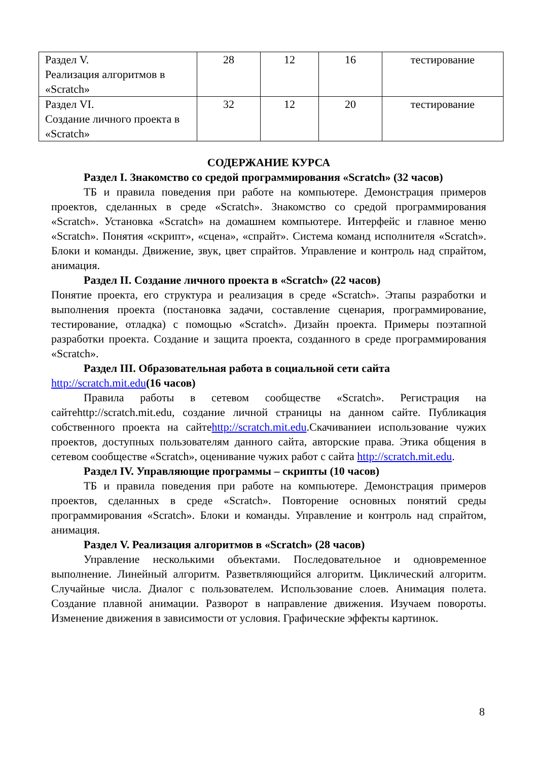| Раздел V. Реализация алгоритмов в «Scratch» | 28 | 12 | 16 | тестирование |
| Раздел VI. Создание личного проекта в «Scratch» | 32 | 12 | 20 | тестирование |
СОДЕРЖАНИЕ КУРСА
Раздел I. Знакомство со средой программирования «Scratch» (32 часов)
ТБ и правила поведения при работе на компьютере. Демонстрация примеров проектов, сделанных в среде «Scratch». Знакомство со средой программирования «Scratch». Установка «Scratch» на домашнем компьютере. Интерфейс и главное меню «Scratch». Понятия «скрипт», «сцена», «спрайт». Система команд исполнителя «Scratch». Блоки и команды. Движение, звук, цвет спрайтов. Управление и контроль над спрайтом, анимация.
Раздел II. Создание личного проекта в «Scratch» (22 часов)
Понятие проекта, его структура и реализация в среде «Scratch». Этапы разработки и выполнения проекта (постановка задачи, составление сценария, программирование, тестирование, отладка) с помощью «Scratch». Дизайн проекта. Примеры поэтапной разработки проекта. Создание и защита проекта, созданного в среде программирования «Scratch».
Раздел III. Образовательная работа в социальной сети сайта
http://scratch.mit.edu(16 часов)
Правила работы в сетевом сообществе «Scratch». Регистрация на сайтеhttp://scratch.mit.edu, создание личной страницы на данном сайте. Публикация собственного проекта на сайтеhttp://scratch.mit.edu.Скачиваниеи использование чужих проектов, доступных пользователям данного сайта, авторские права. Этика общения в сетевом сообществе «Scratch», оценивание чужих работ с сайта http://scratch.mit.edu.
Раздел IV. Управляющие программы – скрипты (10 часов)
ТБ и правила поведения при работе на компьютере. Демонстрация примеров проектов, сделанных в среде «Scratch». Повторение основных понятий среды программирования «Scratch». Блоки и команды. Управление и контроль над спрайтом, анимация.
Раздел V. Реализация алгоритмов в «Scratch» (28 часов)
Управление несколькими объектами. Последовательное и одновременное выполнение. Линейный алгоритм. Разветвляющийся алгоритм. Циклический алгоритм. Случайные числа. Диалог с пользователем. Использование слоев. Анимация полета. Создание плавной анимации. Разворот в направление движения. Изучаем повороты. Изменение движения в зависимости от условия. Графические эффекты картинок.
8